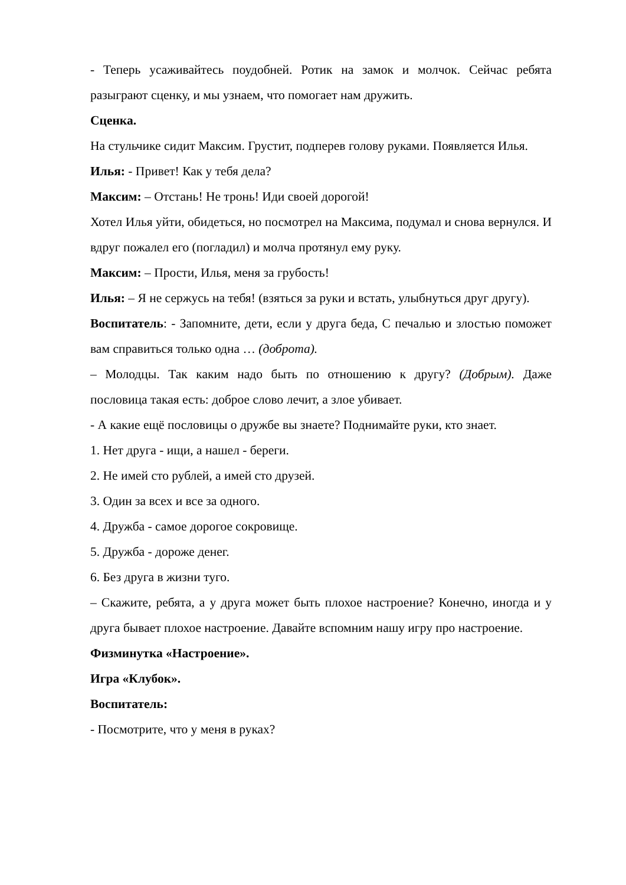- Теперь усаживайтесь поудобней. Ротик на замок и молчок. Сейчас ребята разыграют сценку, и мы узнаем, что помогает нам дружить.
Сценка.
На стульчике сидит Максим. Грустит, подперев голову руками. Появляется Илья.
Илья: - Привет! Как у тебя дела?
Максим: – Отстань! Не тронь! Иди своей дорогой!
Хотел Илья уйти, обидеться, но посмотрел на Максима, подумал и снова вернулся. И вдруг пожалел его (погладил) и молча протянул ему руку.
Максим: – Прости, Илья, меня за грубость!
Илья: – Я не сержусь на тебя! (взяться за руки и встать, улыбнуться друг другу).
Воспитатель: - Запомните, дети, если у друга беда, С печалью и злостью поможет вам справиться только одна … (доброта).
– Молодцы. Так каким надо быть по отношению к другу? (Добрым). Даже пословица такая есть: доброе слово лечит, а злое убивает.
- А какие ещё пословицы о дружбе вы знаете? Поднимайте руки, кто знает.
1. Нет друга - ищи, а нашел - береги.
2. Не имей сто рублей, а имей сто друзей.
3. Один за всех и все за одного.
4. Дружба - самое дорогое сокровище.
5. Дружба - дороже денег.
6. Без друга в жизни туго.
– Скажите, ребята, а у друга может быть плохое настроение? Конечно, иногда и у друга бывает плохое настроение. Давайте вспомним нашу игру про настроение.
Физминутка «Настроение».
Игра «Клубок».
Воспитатель:
- Посмотрите, что у меня в руках?